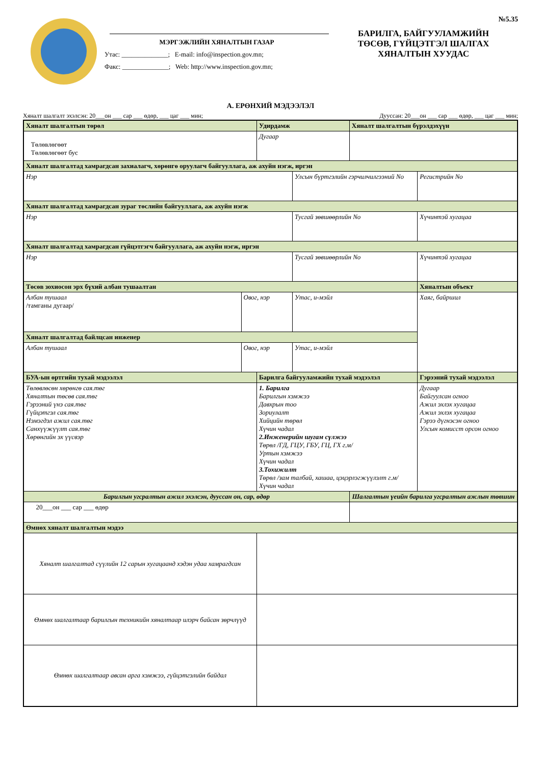№5.35
МЭРГЭЖЛИЙН ХЯНАЛТЫН ГАЗАР
Утас: ______________; E-mail: info@inspection.gov.mn;
Факс: ______________; Web: http://www.inspection.gov.mn;
БАРИЛГА, БАЙГУУЛАМЖИЙН
ТӨСӨВ, ГҮЙЦЭТГЭЛ ШАЛГАХ
ХЯНАЛТЫН ХУУДАС
А. ЕРӨНХИЙ МЭДЭЭЛЭЛ
Хяналт шалгалт эхэлсэн: 20___он ___ сар ___ өдөр, ___ цаг ___ мин; Дууссан: 20___он ___ сар ___ өдөр, ___ цаг ___ мин;
| Хяналт шалгалтын төрөл | | Удирдамж | | Хяналт шалгалтын бүрэлдэхүүн | | |
| --- | --- | --- | --- | --- | --- | --- |
| Төлөвлөгөөт Төлөвлөгөөт бус | | Дугаар | | | | |
| Хяналт шалгалтад хамрагдсан захиалагч, хөрөнгө оруулагч байгууллага, аж ахуйн нэгж, иргэн | | | | | | |
| Нэр | | | Улсын бүртгэлийн гэрчилчилгээний No | | | Регистрийн No |
| Хяналт шалгалтад хамрагдсан зураг төслийн байгууллага, аж ахуйн нэгж | | | | | | |
| Нэр | | | Тусгай зөвшөөрлийн No | | | Хүчинтэй хугацаа |
| Хяналт шалгалтад хамрагдсан гүйцэтгэгч байгууллага, аж ахуйн нэгж, иргэн | | | | | | |
| Нэр | | | Тусгай зөвшөөрлийн No | | | Хүчинтэй хугацаа |
| Төсөв зохиосон эрх бүхий албан тушаалтан | | | | | Хяналтын объект | |
| Албан тушаал /тамганы дугаар/ | Овог, нэр | | Утас, и-мэйл | | Хаяг, байршил | |
| Хяналт шалгалтад байлцсан инженер | | | | | | |
| Албан тушаал | Овог, нэр | | Утас, и-мэйл | | | |
| БУА-ын өртгийн тухай мэдээлэл | | Барилга байгууламжийн тухай мэдээлэл | | | | Гэрээний тухай мэдээлэл |
| Төлөвлөсөн хөрөнгө сая.төг Хяналтын төсөв сая.төг Гэрээний үнэ сая.төг Гүйцэтгэл сая.төг Нэмэгдэл ажил сая.төг Санхүүжүүлт сая.төг Хөрөнгийн эх үүсвэр | | 1. Барилга Барилгын хэмжээ Давхрын тоо Зориулалт Хийцийн төрөл Хүчин чадал 2.Инженерийн шугам сүлжээ Төрөл /ГД, ГЦУ, ГБУ, ГЦ, ГХ г.м/ Уртын хэмжээ Хүчин чадал 3.Тохижилт Төрөл /зам талбай, хашаа, цэцэрлэгжүүлэлт г.м/ Хүчин чадал | | | | Дугаар Байгуулсан огноо Ажил эхлэх хугацаа Ажил эхлэх хугацаа Гэрээ дүгнэсэн огноо Улсын комисст орсон огноо |
| Барилгын угсралтын ажил эхэлсэн, дууссан он, сар, өдөр | | | | Шалгалтын үеийн барилга угсралтын ажлын төвшин | | |
| 20___он ___ сар ___ өдөр | | | | | | |
| Өмнөх хяналт шалгалтын мэдээ | | | | | | |
| Хяналт шалгалтад сүүлийн 12 сарын хугацаанд хэдэн удаа хамрагдсан | | | | | | |
| Өмнөх шалгалтаар барилгын техникийн хяналтаар илэрч байсан зөрчлүүд | | | | | | |
| Өмнөх шалгалтаар авсан арга хэмжээ, гүйцэтгэлийн байдал | | | | | | |